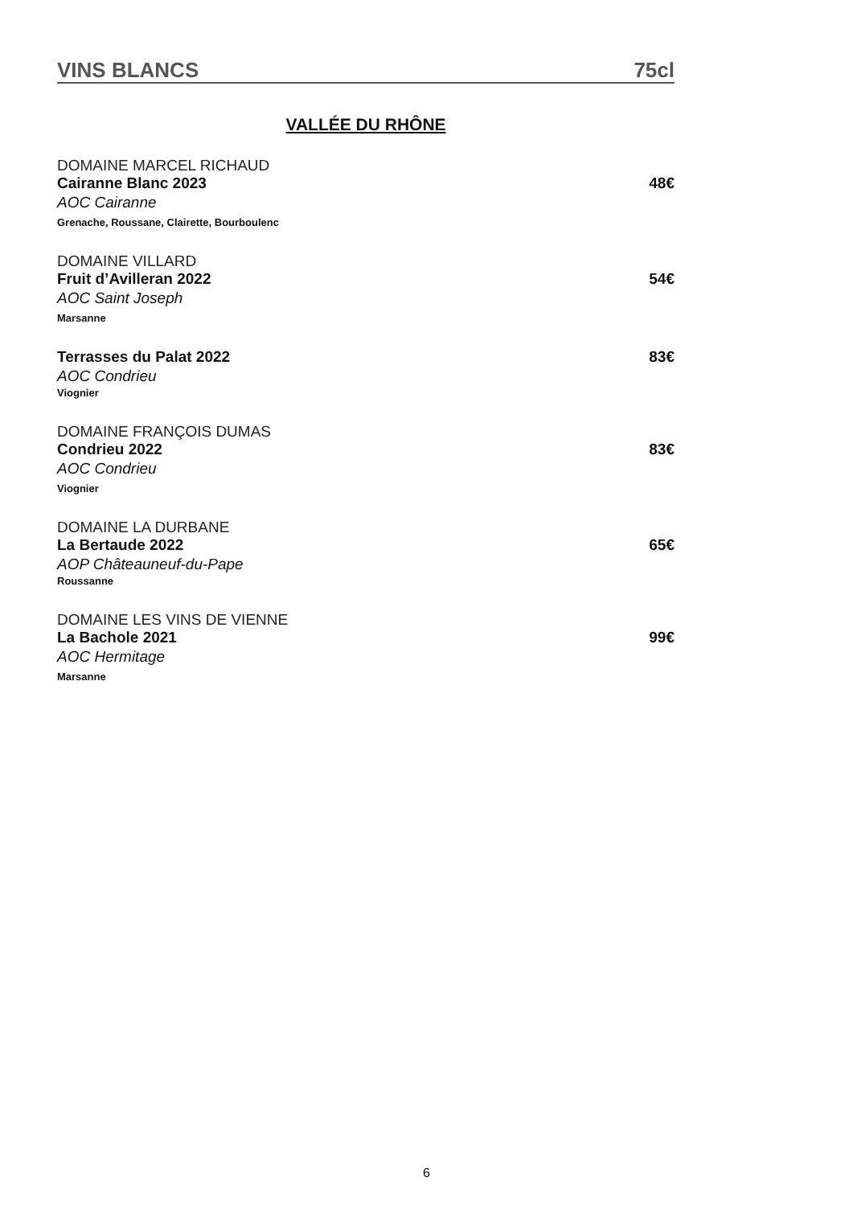VINS BLANCS 75cl
VALLÉE DU RHÔNE
DOMAINE MARCEL RICHAUD
Cairanne Blanc 2023 48€
AOC Cairanne
Grenache, Roussane, Clairette, Bourboulenc
DOMAINE VILLARD
Fruit d’Avilleran 2022 54€
AOC Saint Joseph
Marsanne
Terrasses du Palat 2022 83€
AOC Condrieu
Viognier
DOMAINE FRANÇOIS DUMAS
Condrieu 2022 83€
AOC Condrieu
Viognier
DOMAINE LA DURBANE
La Bertaude 2022 65€
AOP Châteauneuf-du-Pape
Roussanne
DOMAINE LES VINS DE VIENNE
La Bachole 2021 99€
AOC Hermitage
Marsanne
6